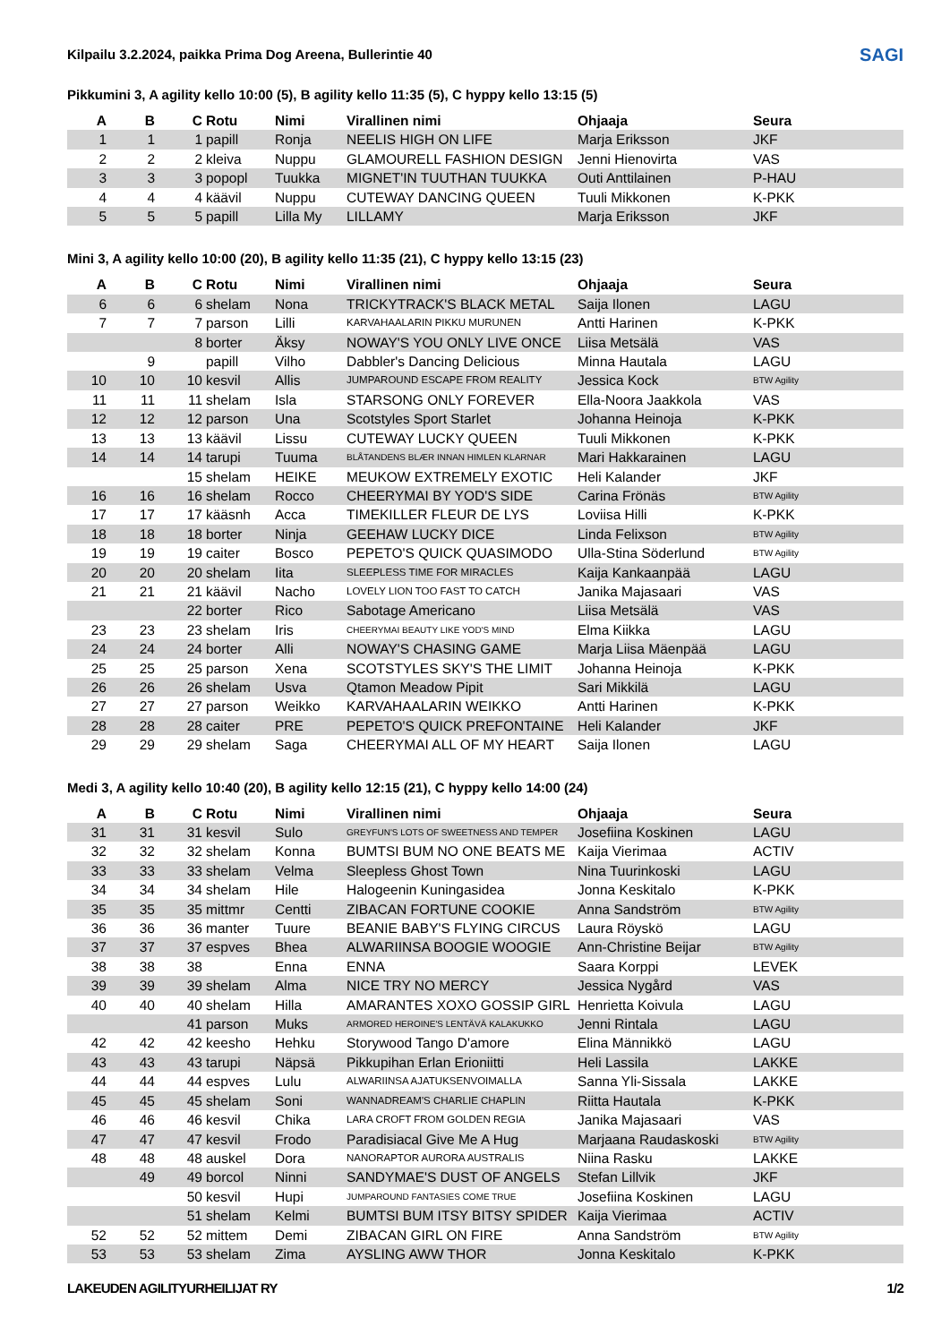Kilpailu 3.2.2024, paikka Prima Dog Areena, Bullerintie 40
SAGI
Pikkumini 3, A agility kello 10:00 (5), B agility kello 11:35 (5), C hyppy kello 13:15 (5)
| A | B | C | Rotu | Nimi | Virallinen nimi | Ohjaaja | Seura |
| --- | --- | --- | --- | --- | --- | --- | --- |
| 1 | 1 | 1 | papill | Ronja | NEELIS HIGH ON LIFE | Marja Eriksson | JKF |
| 2 | 2 | 2 | kleiva | Nuppu | GLAMOURELL FASHION DESIGN | Jenni Hienovirta | VAS |
| 3 | 3 | 3 | popopl | Tuukka | MIGNET'IN TUUTHAN TUUKKA | Outi Anttilainen | P-HAU |
| 4 | 4 | 4 | käävil | Nuppu | CUTEWAY DANCING QUEEN | Tuuli Mikkonen | K-PKK |
| 5 | 5 | 5 | papill | Lilla My | LILLAMY | Marja Eriksson | JKF |
Mini 3, A agility kello 10:00 (20), B agility kello 11:35 (21), C hyppy kello 13:15 (23)
| A | B | C | Rotu | Nimi | Virallinen nimi | Ohjaaja | Seura |
| --- | --- | --- | --- | --- | --- | --- | --- |
| 6 | 6 | 6 | shelam | Nona | TRICKYTRACK'S BLACK METAL | Saija Ilonen | LAGU |
| 7 | 7 | 7 | parson | Lilli | KARVAHAALARIN PIKKU MURUNEN | Antti Harinen | K-PKK |
| | | 8 | borter | Äksy | NOWAY'S YOU ONLY LIVE ONCE | Liisa Metsälä | VAS |
| | 9 | | papill | Vilho | Dabbler's Dancing Delicious | Minna Hautala | LAGU |
| 10 | 10 | 10 | kesvil | Allis | JUMPAROUND ESCAPE FROM REALITY | Jessica Kock | BTW Agility |
| 11 | 11 | 11 | shelam | Isla | STARSONG ONLY FOREVER | Ella-Noora Jaakkola | VAS |
| 12 | 12 | 12 | parson | Una | Scotstyles Sport Starlet | Johanna Heinoja | K-PKK |
| 13 | 13 | 13 | käävil | Lissu | CUTEWAY LUCKY QUEEN | Tuuli Mikkonen | K-PKK |
| 14 | 14 | 14 | tarupi | Tuuma | BLÅTANDENS BLÆR INNAN HIMLEN KLARNAR | Mari Hakkarainen | LAGU |
| | | 15 | shelam | HEIKE | MEUKOW EXTREMELY EXOTIC | Heli Kalander | JKF |
| 16 | 16 | 16 | shelam | Rocco | CHEERYMAI BY YOD'S SIDE | Carina Frönäs | BTW Agility |
| 17 | 17 | 17 | kääsnh | Acca | TIMEKILLER FLEUR DE LYS | Loviisa Hilli | K-PKK |
| 18 | 18 | 18 | borter | Ninja | GEEHAW LUCKY DICE | Linda Felixson | BTW Agility |
| 19 | 19 | 19 | caiter | Bosco | PEPETO'S QUICK QUASIMODO | Ulla-Stina Söderlund | BTW Agility |
| 20 | 20 | 20 | shelam | Iita | SLEEPLESS TIME FOR MIRACLES | Kaija Kankaanpää | LAGU |
| 21 | 21 | 21 | käävil | Nacho | LOVELY LION TOO FAST TO CATCH | Janika Majasaari | VAS |
| | | 22 | borter | Rico | Sabotage Americano | Liisa Metsälä | VAS |
| 23 | 23 | 23 | shelam | Iris | CHEERYMAI BEAUTY LIKE YOD'S MIND | Elma Kiikka | LAGU |
| 24 | 24 | 24 | borter | Alli | NOWAY'S CHASING GAME | Marja Liisa Mäenpää | LAGU |
| 25 | 25 | 25 | parson | Xena | SCOTSTYLES SKY'S THE LIMIT | Johanna Heinoja | K-PKK |
| 26 | 26 | 26 | shelam | Usva | Qtamon Meadow Pipit | Sari Mikkilä | LAGU |
| 27 | 27 | 27 | parson | Weikko | KARVAHAALARIN WEIKKO | Antti Harinen | K-PKK |
| 28 | 28 | 28 | caiter | PRE | PEPETO'S QUICK PREFONTAINE | Heli Kalander | JKF |
| 29 | 29 | 29 | shelam | Saga | CHEERYMAI ALL OF MY HEART | Saija Ilonen | LAGU |
Medi 3, A agility kello 10:40 (20), B agility kello 12:15 (21), C hyppy kello 14:00 (24)
| A | B | C | Rotu | Nimi | Virallinen nimi | Ohjaaja | Seura |
| --- | --- | --- | --- | --- | --- | --- | --- |
| 31 | 31 | 31 | kesvil | Sulo | GREYFUN'S LOTS OF SWEETNESS AND TEMPER | Josefiina Koskinen | LAGU |
| 32 | 32 | 32 | shelam | Konna | BUMTSI BUM NO ONE BEATS ME | Kaija Vierimaa | ACTIV |
| 33 | 33 | 33 | shelam | Velma | Sleepless Ghost Town | Nina Tuurinkoski | LAGU |
| 34 | 34 | 34 | shelam | Hile | Halogeenin Kuningasidea | Jonna Keskitalo | K-PKK |
| 35 | 35 | 35 | mittmr | Centti | ZIBACAN FORTUNE COOKIE | Anna Sandström | BTW Agility |
| 36 | 36 | 36 | manter | Tuure | BEANIE BABY'S FLYING CIRCUS | Laura Röyskö | LAGU |
| 37 | 37 | 37 | espves | Bhea | ALWARIINSA BOOGIE WOOGIE | Ann-Christine Beijar | BTW Agility |
| 38 | 38 | 38 | | Enna | ENNA | Saara Korppi | LEVEK |
| 39 | 39 | 39 | shelam | Alma | NICE TRY NO MERCY | Jessica Nygård | VAS |
| 40 | 40 | 40 | shelam | Hilla | AMARANTES XOXO GOSSIP GIRL | Henrietta Koivula | LAGU |
| | | 41 | parson | Muks | ARMORED HEROINE'S LENTÄVÄ KALAKUKKO | Jenni Rintala | LAGU |
| 42 | 42 | 42 | keesho | Hehku | Storywood Tango D'amore | Elina Männikkö | LAGU |
| 43 | 43 | 43 | tarupi | Näpsä | Pikkupihan Erlan Erioniitti | Heli Lassila | LAKKE |
| 44 | 44 | 44 | espves | Lulu | ALWARIINSA AJATUKSENVOIMALLA | Sanna Yli-Sissala | LAKKE |
| 45 | 45 | 45 | shelam | Soni | WANNADREAM'S CHARLIE CHAPLIN | Riitta Hautala | K-PKK |
| 46 | 46 | 46 | kesvil | Chika | LARA CROFT FROM GOLDEN REGIA | Janika Majasaari | VAS |
| 47 | 47 | 47 | kesvil | Frodo | Paradisiacal Give Me A Hug | Marjaana Raudaskoski | BTW Agility |
| 48 | 48 | 48 | auskel | Dora | NANORAPTOR AURORA AUSTRALIS | Niina Rasku | LAKKE |
| | 49 | 49 | borcol | Ninni | SANDYMAE'S DUST OF ANGELS | Stefan Lillvik | JKF |
| | | 50 | kesvil | Hupi | JUMPAROUND FANTASIES COME TRUE | Josefiina Koskinen | LAGU |
| | | 51 | shelam | Kelmi | BUMTSI BUM ITSY BITSY SPIDER | Kaija Vierimaa | ACTIV |
| 52 | 52 | 52 | mittem | Demi | ZIBACAN GIRL ON FIRE | Anna Sandström | BTW Agility |
| 53 | 53 | 53 | shelam | Zima | AYSLING AWW THOR | Jonna Keskitalo | K-PKK |
LAKEUDEN AGILITYURHEILIJAT RY 1/2